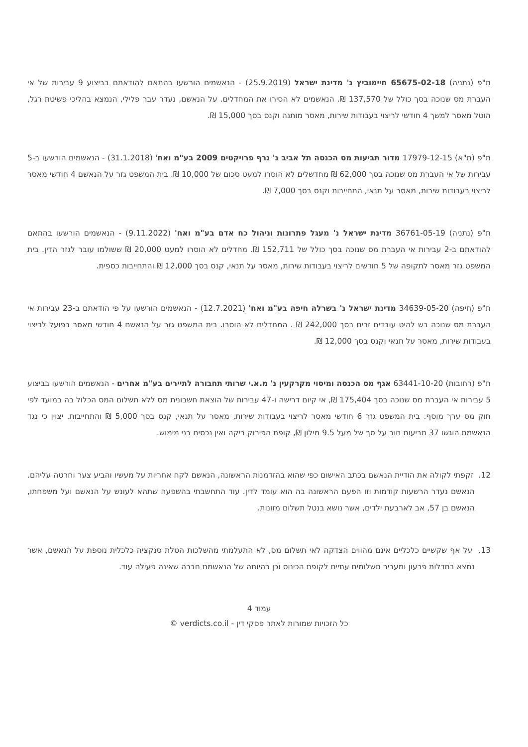ת"פ (נתניה) 65675-02-18 חיימוביץ נ' מדינת ישראל (25.9.2019) - הנאשמים הורשעו בהתאם להודאתם בביצוע 9 עבירות של אי העברת מס שנוכה בסך כולל של 137,570 ₪. הנאשמים לא הסירו את המחדלים. על הנאשם, נעדר עבר פלילי, הנמצא בהליכי פשיטת רגל, הוטל מאסר למשך 4 חודשי לריצוי בעבודות שירות, מאסר מותנה וקנס בסך 15,000 ₪.
ת"פ (ת"א) 17979-12-15 מדור תביעות מס הכנסה תל אביב נ' גרף פרויקטים 2009 בע"מ ואח' (31.1.2018) - הנאשמים הורשעו ב-5 עבירות של אי העברת מס שנוכה בסך 62,000 ₪ מחדשלים לא הוסרו למעט סכום של 10,000 ₪. בית המשפט גזר על הנאשם 4 חודשי מאסר לריצוי בעבודות שירות, מאסר על תנאי, התחייבות וקנס בסך 7,000 ₪.
ת"פ (נתניה) 36761-05-19 מדינת ישראל נ' מעגל פתרונות וניהול כח אדם בע"מ ואח' (9.11.2022) - הנאשמים הורשעו בהתאם להודאתם ב-2 עבירות אי העברת מס שנוכה בסך כולל של 152,711 ₪. מחדלים לא הוסרו למעט 20,000 ₪ ששולמו עובר לגזר הדין. בית המשפט גזר מאסר לתקופה של 5 חודשים לריצוי בעבודות שירות, מאסר על תנאי, קנס בסך 12,000 ₪ והתחייבות כספית.
ת"פ (חיפה) 34639-05-20 מדינת ישראל נ' בשרלה חיפה בע"מ ואח' (12.7.2021) - הנאשמים הורשעו על פי הודאתם ב-23 עבירות אי העברת מס שנוכה בש להיט עובדים זרים בסך 242,000 ₪ . המחדלים לא הוסרו. בית המשפט גזר על הנאשם 4 חודשי מאסר בפועל לריצוי בעבודות שירות, מאסר על תנאי וקנס בסך 12,000 ₪.
ת"פ (רחובות) 63441-10-20 אגף מס הכנסה ומיסוי מקרקעין נ' מ.א.י שרותי תחבורה לתיירים בע"מ אחרים - הנאשמים הורשעו בביצוע 5 עבירות אי העברת מס שנוכה בסך 175,404 ₪, אי קיום דרישה ו-47 עבירות של הוצאת חשבונית מס ללא תשלום המס הכלול בה במועד לפי חוק מס ערך מוסף. בית המשפט גזר 6 חודשי מאסר לריצוי בעבודות שירות, מאסר על תנאי, קנס בסך 5,000 ₪ והתחייבות. יצוין כי נגד הנאשמת הוגשו 37 תביעות חוב על סך של מעל 9.5 מילון ₪, קופת הפירוק ריקה ואין נכסים בני מימוש.
12. זקפתי לקולה את הודיית הנאשם בכתב האישום כפי שהוא בהזדמנות הראשונה, הנאשם לקח אחריות על מעשיו והביע צער וחרטה עליהם. הנאשם נעדר הרשעות קודמות וזו הפעם הראשונה בה הוא עומד לדין. עוד התחשבתי בהשפעה שתהא לעונש על הנאשם ועל משפחתו, הנאשם בן 57, אב לארבעת ילדים, אשר נושא בנטל תשלום מזונות.
13. על אף שקשיים כלכליים אינם מהווים הצדקה לאי תשלום מס, לא התעלמתי מהשלכות הטלת סנקציה כלכלית נוספת על הנאשם, אשר נמצא בחדלות פרעון ומעביר תשלומים עתיים לקופת הכינוס וכן בהיותה של הנאשמת חברה שאינה פעילה עוד.
עמוד 4
כל הזכויות שמורות לאתר פסקי דין - verdicts.co.il ©